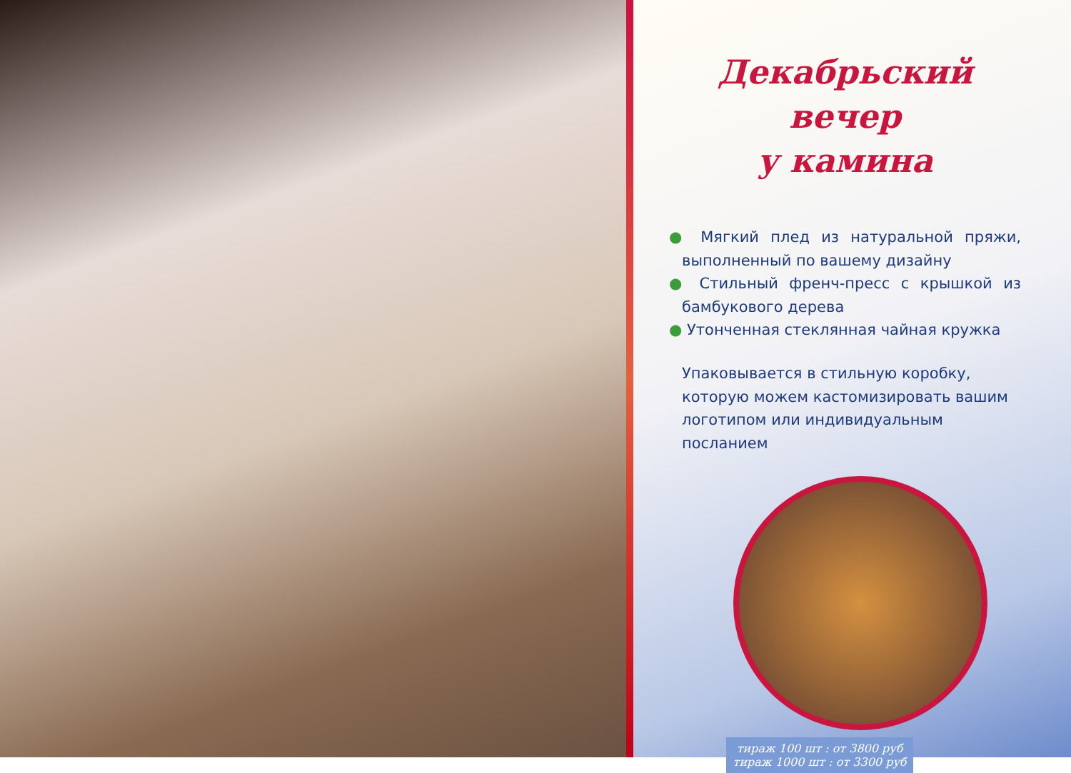Декабрьский вечер
у камина
● Мягкий плед из натуральной пряжи, выполненный по вашему дизайну
● Стильный френч-пресс с крышкой из бамбукового дерева
● Утонченная стеклянная чайная кружка
Упаковывается в стильную коробку, которую можем кастомизировать вашим логотипом или индивидуальным посланием
тираж 100 шт : от 3800 руб
тираж 1000 шт : от 3300 руб